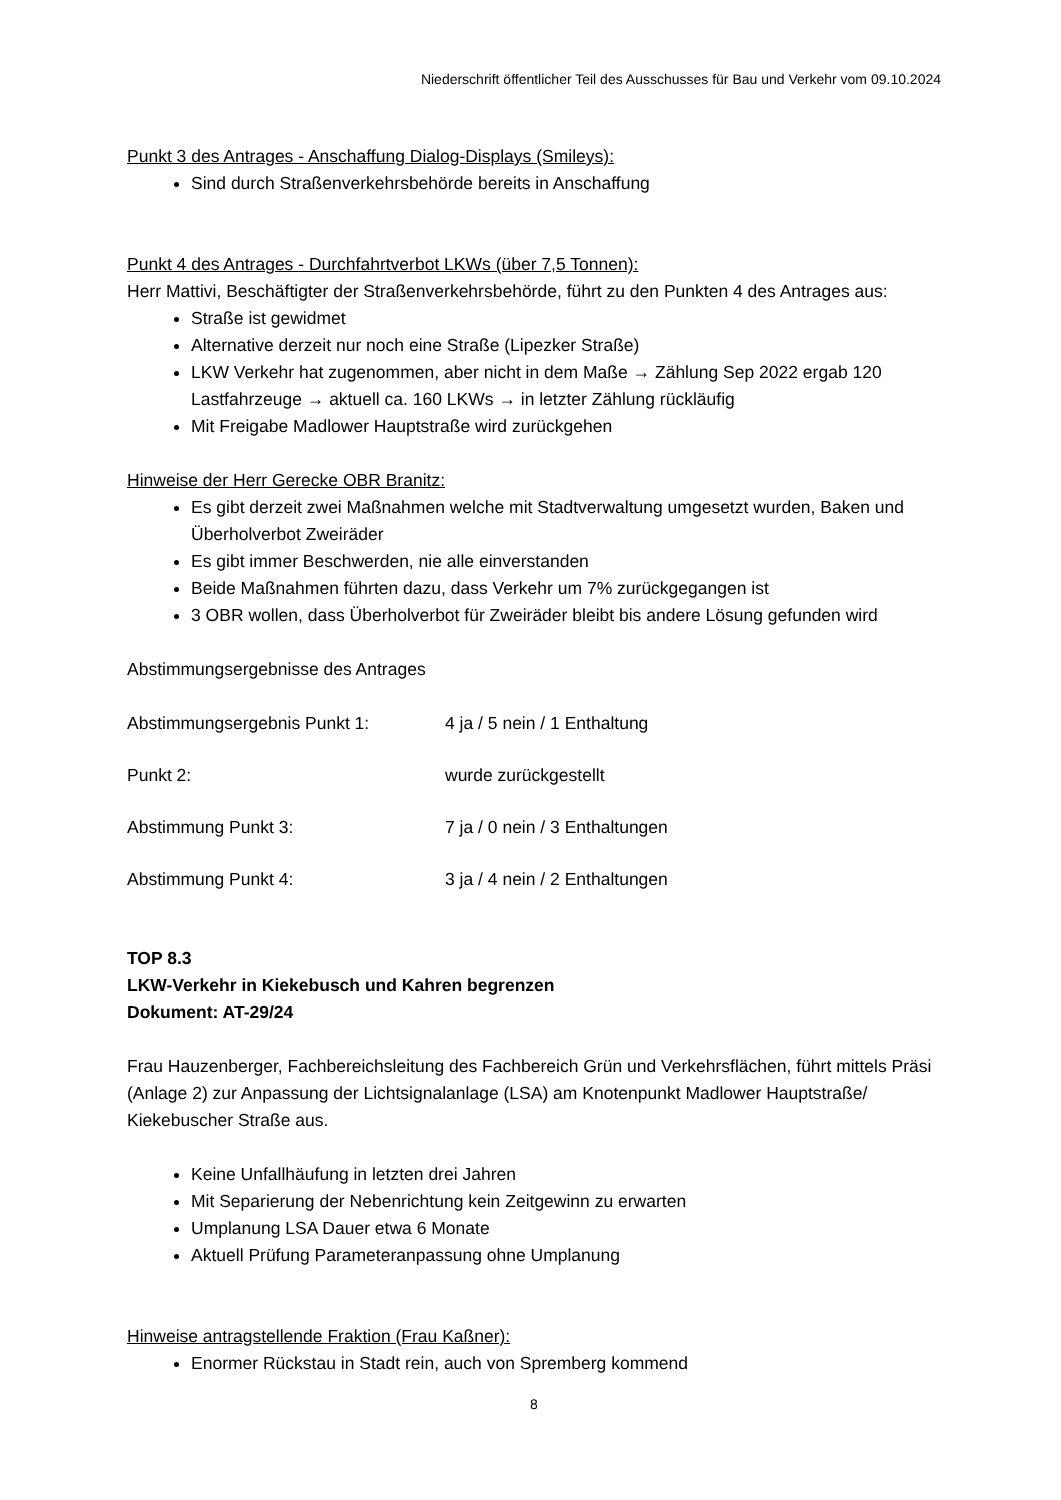Niederschrift öffentlicher Teil des Ausschusses für Bau und Verkehr vom 09.10.2024
Punkt 3 des Antrages - Anschaffung Dialog-Displays (Smileys):
Sind durch Straßenverkehrsbehörde bereits in Anschaffung
Punkt 4 des Antrages - Durchfahrtverbot LKWs (über 7,5 Tonnen):
Herr Mattivi, Beschäftigter der Straßenverkehrsbehörde, führt zu den Punkten 4 des Antrages aus:
Straße ist gewidmet
Alternative derzeit nur noch eine Straße (Lipezker Straße)
LKW Verkehr hat zugenommen, aber nicht in dem Maße → Zählung Sep 2022 ergab 120 Lastfahrzeuge → aktuell ca. 160 LKWs → in letzter Zählung rückläufig
Mit Freigabe Madlower Hauptstraße wird zurückgehen
Hinweise der Herr Gerecke OBR Branitz:
Es gibt derzeit zwei Maßnahmen welche mit Stadtverwaltung umgesetzt wurden, Baken und Überholverbot Zweiräder
Es gibt immer Beschwerden, nie alle einverstanden
Beide Maßnahmen führten dazu, dass Verkehr um 7% zurückgegangen ist
3 OBR wollen, dass Überholverbot für Zweiräder bleibt bis andere Lösung gefunden wird
Abstimmungsergebnisse des Antrages
Abstimmungsergebnis Punkt 1: 4 ja / 5 nein / 1 Enthaltung
Punkt 2: wurde zurückgestellt
Abstimmung Punkt 3: 7 ja / 0 nein / 3 Enthaltungen
Abstimmung Punkt 4: 3 ja / 4 nein / 2 Enthaltungen
TOP 8.3
LKW-Verkehr in Kiekebusch und Kahren begrenzen
Dokument: AT-29/24
Frau Hauzenberger, Fachbereichsleitung des Fachbereich Grün und Verkehrsflächen, führt mittels Präsi (Anlage 2) zur Anpassung der Lichtsignalanlage (LSA) am Knotenpunkt Madlower Hauptstraße/ Kiekebuscher Straße aus.
Keine Unfallhäufung in letzten drei Jahren
Mit Separierung der Nebenrichtung kein Zeitgewinn zu erwarten
Umplanung LSA Dauer etwa 6 Monate
Aktuell Prüfung Parameteranpassung ohne Umplanung
Hinweise antragstellende Fraktion (Frau Kaßner):
Enormer Rückstau in Stadt rein, auch von Spremberg kommend
8